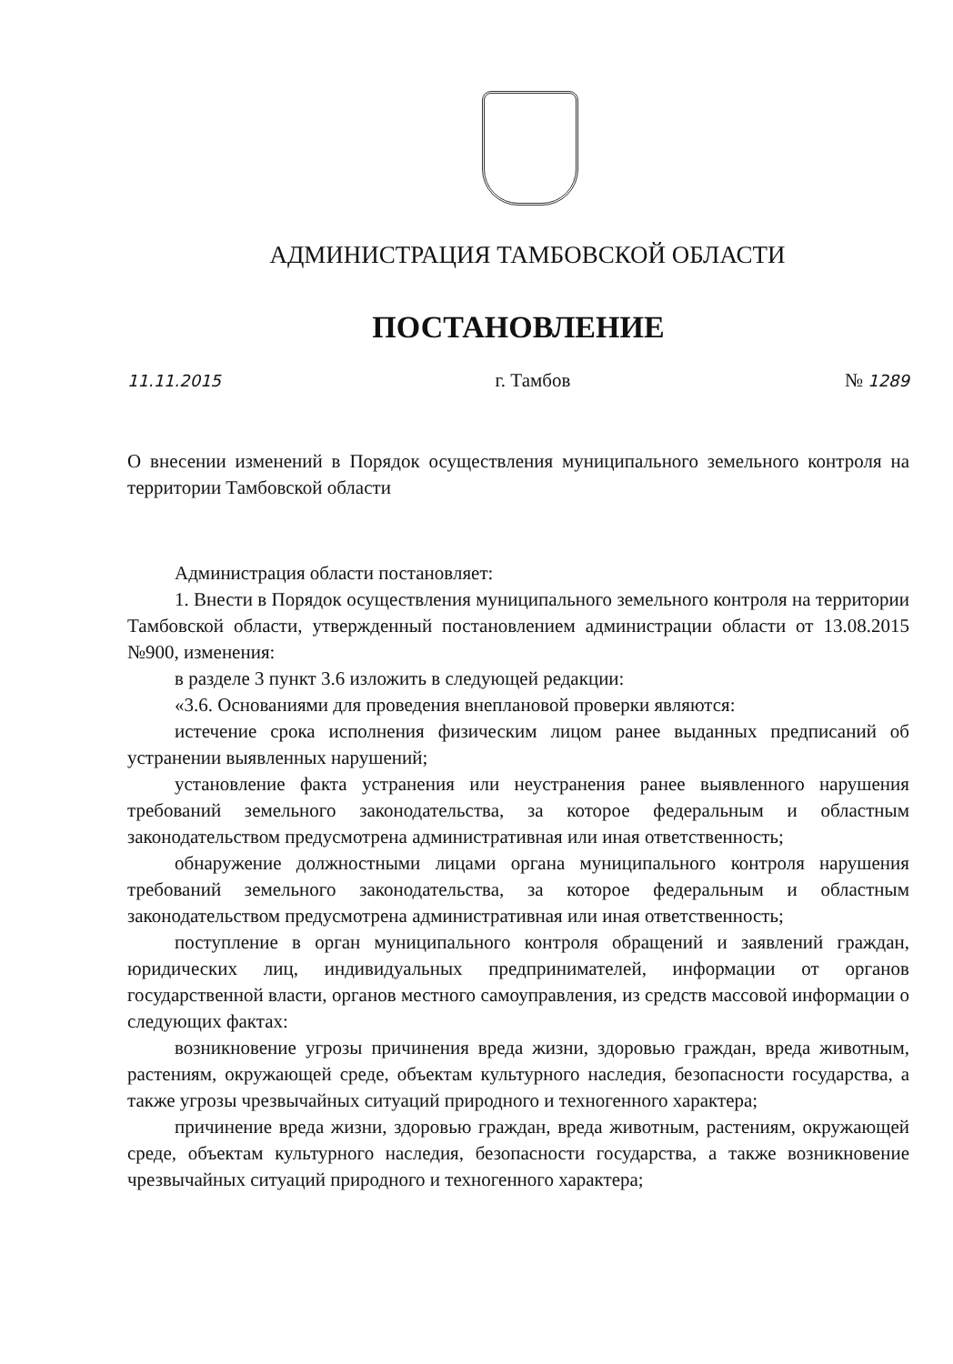АДМИНИСТРАЦИЯ ТАМБОВСКОЙ ОБЛАСТИ
ПОСТАНОВЛЕНИЕ
11.11.2015 г. Тамбов № 1289
О внесении изменений в Порядок осуществления муниципального земельного контроля на территории Тамбовской области
Администрация области постановляет:
1. Внести в Порядок осуществления муниципального земельного контроля на территории Тамбовской области, утвержденный постановлением администрации области от 13.08.2015 №900, изменения:
в разделе 3 пункт 3.6 изложить в следующей редакции:
«3.6. Основаниями для проведения внеплановой проверки являются:
истечение срока исполнения физическим лицом ранее выданных предписаний об устранении выявленных нарушений;
установление факта устранения или неустранения ранее выявленного нарушения требований земельного законодательства, за которое федеральным и областным законодательством предусмотрена административная или иная ответственность;
обнаружение должностными лицами органа муниципального контроля нарушения требований земельного законодательства, за которое федеральным и областным законодательством предусмотрена административная или иная ответственность;
поступление в орган муниципального контроля обращений и заявлений граждан, юридических лиц, индивидуальных предпринимателей, информации от органов государственной власти, органов местного самоуправления, из средств массовой информации о следующих фактах:
возникновение угрозы причинения вреда жизни, здоровью граждан, вреда животным, растениям, окружающей среде, объектам культурного наследия, безопасности государства, а также угрозы чрезвычайных ситуаций природного и техногенного характера;
причинение вреда жизни, здоровью граждан, вреда животным, растениям, окружающей среде, объектам культурного наследия, безопасности государства, а также возникновение чрезвычайных ситуаций природного и техногенного характера;